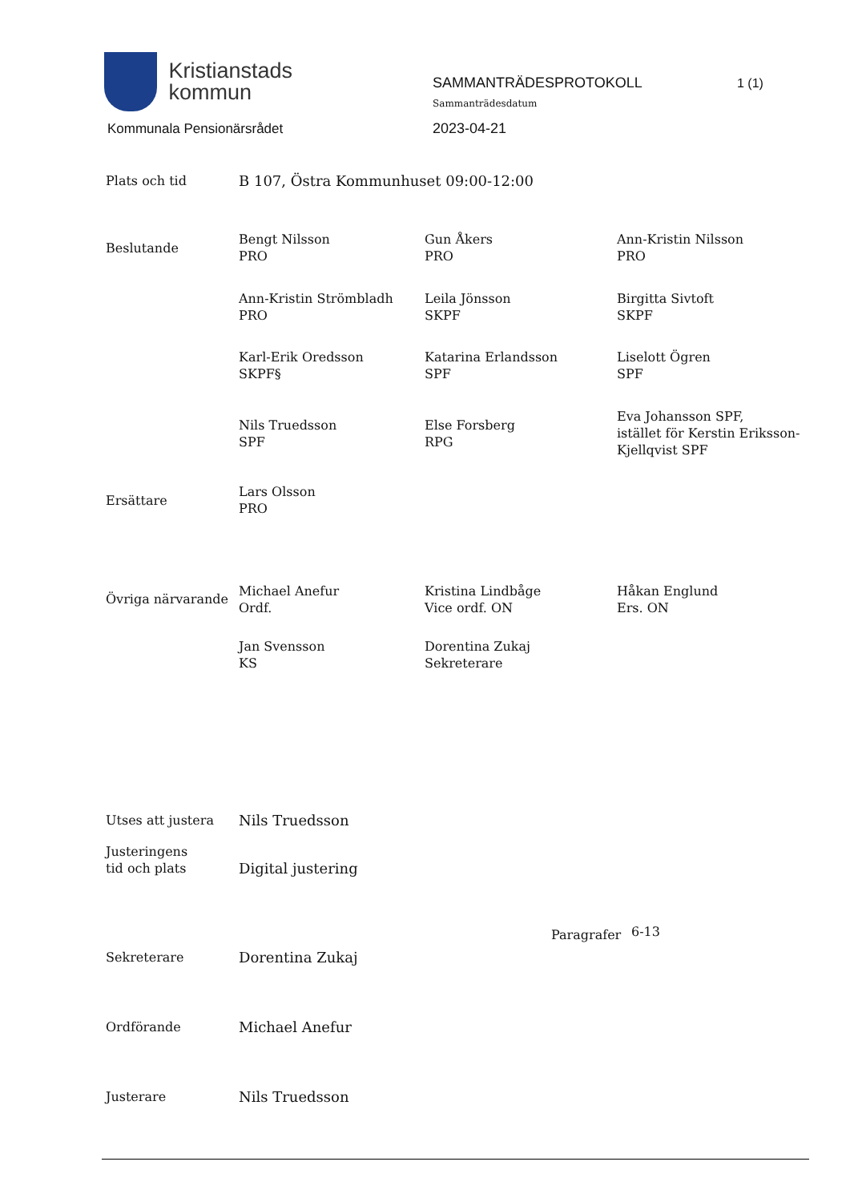Kristianstads
kommun
Kommunala Pensionärsrådet
SAMMANTRÄDESPROTOKOLL
Sammanträdesdatum
2023-04-21
1 (1)
Plats och tid B 107, Östra Kommunhuset 09:00-12:00
Beslutande
Bengt Nilsson
PRO
Gun Åkers
PRO
Ann-Kristin Nilsson
PRO
Ann-Kristin Strömbladh
PRO
Leila Jönsson
SKPF
Birgitta Sivtoft
SKPF
Karl-Erik Oredsson
SKPF§
Katarina Erlandsson
SPF
Liselott Ögren
SPF
Nils Truedsson
SPF
Else Forsberg
RPG
Eva Johansson SPF,
istället för Kerstin Eriksson-
Kjellqvist SPF
Ersättare
Lars Olsson
PRO
Övriga närvarande
Michael Anefur
Ordf.
Kristina Lindbåge
Vice ordf. ON
Håkan Englund
Ers. ON
Jan Svensson
KS
Dorentina Zukaj
Sekreterare
Utses att justera Nils Truedsson
Justeringens
tid och plats
Digital justering
Paragrafer
6-13
Sekreterare Dorentina Zukaj
Ordförande Michael Anefur
Justerare Nils Truedsson